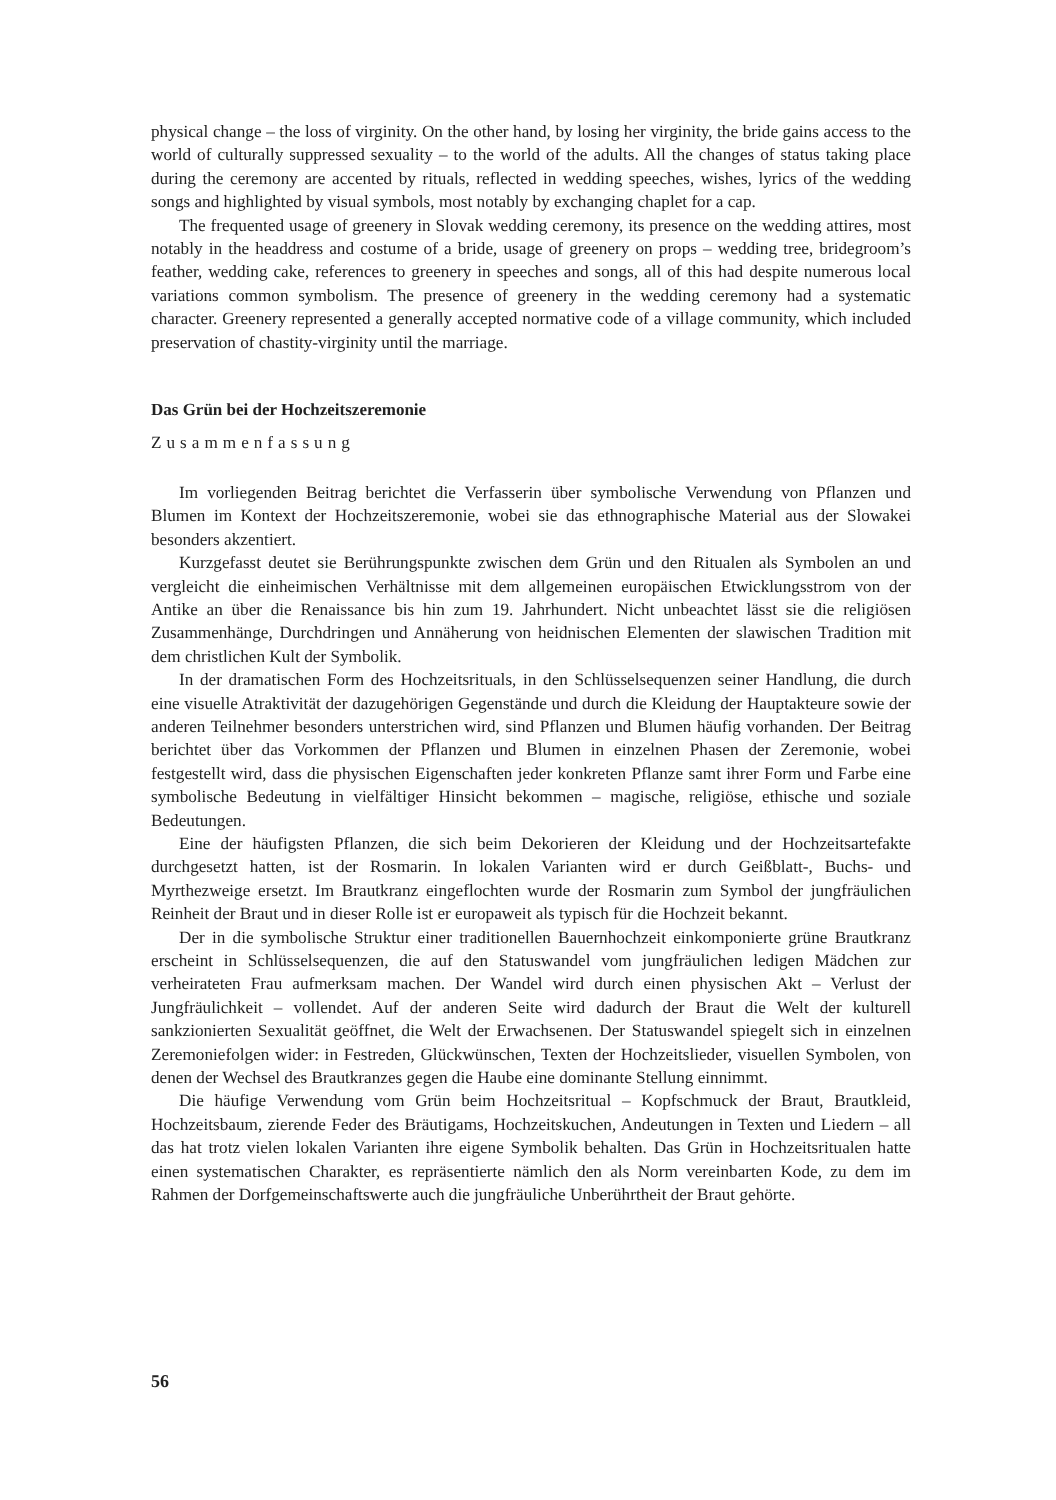physical change – the loss of virginity. On the other hand, by losing her virginity, the bride gains access to the world of culturally suppressed sexuality – to the world of the adults. All the changes of status taking place during the ceremony are accented by rituals, reflected in wedding speeches, wishes, lyrics of the wedding songs and highlighted by visual symbols, most notably by exchanging chaplet for a cap.
The frequented usage of greenery in Slovak wedding ceremony, its presence on the wedding attires, most notably in the headdress and costume of a bride, usage of greenery on props – wedding tree, bridegroom’s feather, wedding cake, references to greenery in speeches and songs, all of this had despite numerous local variations common symbolism. The presence of greenery in the wedding ceremony had a systematic character. Greenery represented a generally accepted normative code of a village community, which included preservation of chastity-virginity until the marriage.
Das Grün bei der Hochzeitszeremonie
Zusammenfassung
Im vorliegenden Beitrag berichtet die Verfasserin über symbolische Verwendung von Pflanzen und Blumen im Kontext der Hochzeitszeremonie, wobei sie das ethnographische Material aus der Slowakei besonders akzentiert.
Kurzgefasst deutet sie Berührungspunkte zwischen dem Grün und den Ritualen als Symbolen an und vergleicht die einheimischen Verhältnisse mit dem allgemeinen europäischen Etwicklungsstrom von der Antike an über die Renaissance bis hin zum 19. Jahrhundert. Nicht unbeachtet lässt sie die religiösen Zusammenhänge, Durchdringen und Annäherung von heidnischen Elementen der slawischen Tradition mit dem christlichen Kult der Symbolik.
In der dramatischen Form des Hochzeitsrituals, in den Schlüsselsequenzen seiner Handlung, die durch eine visuelle Atraktivität der dazugehörigen Gegenstände und durch die Kleidung der Hauptakteure sowie der anderen Teilnehmer besonders unterstrichen wird, sind Pflanzen und Blumen häufig vorhanden. Der Beitrag berichtet über das Vorkommen der Pflanzen und Blumen in einzelnen Phasen der Zeremonie, wobei festgestellt wird, dass die physischen Eigenschaften jeder konkreten Pflanze samt ihrer Form und Farbe eine symbolische Bedeutung in vielfältiger Hinsicht bekommen – magische, religiöse, ethische und soziale Bedeutungen.
Eine der häufigsten Pflanzen, die sich beim Dekorieren der Kleidung und der Hochzeitsartefakte durchgesetzt hatten, ist der Rosmarin. In lokalen Varianten wird er durch Geißblatt-, Buchs- und Myrthezweige ersetzt. Im Brautkranz eingeflochten wurde der Rosmarin zum Symbol der jungfräulichen Reinheit der Braut und in dieser Rolle ist er europaweit als typisch für die Hochzeit bekannt.
Der in die symbolische Struktur einer traditionellen Bauernhochzeit einkomponierte grüne Brautkranz erscheint in Schlüsselsequenzen, die auf den Statuswandel vom jungfräulichen ledigen Mädchen zur verheirateten Frau aufmerksam machen. Der Wandel wird durch einen physischen Akt – Verlust der Jungfräulichkeit – vollendet. Auf der anderen Seite wird dadurch der Braut die Welt der kulturell sankzionierten Sexualität geöffnet, die Welt der Erwachsenen. Der Statuswandel spiegelt sich in einzelnen Zeremoniefolgen wider: in Festreden, Glückwünschen, Texten der Hochzeitslieder, visuellen Symbolen, von denen der Wechsel des Brautkranzes gegen die Haube eine dominante Stellung einnimmt.
Die häufige Verwendung vom Grün beim Hochzeitsritual – Kopfschmuck der Braut, Brautkleid, Hochzeitsbaum, zierende Feder des Bräutigams, Hochzeitskuchen, Andeutungen in Texten und Liedern – all das hat trotz vielen lokalen Varianten ihre eigene Symbolik behalten. Das Grün in Hochzeitsritualen hatte einen systematischen Charakter, es repräsentierte nämlich den als Norm vereinbarten Kode, zu dem im Rahmen der Dorfgemeinschaftswerte auch die jungfräuliche Unberührtheit der Braut gehörte.
56